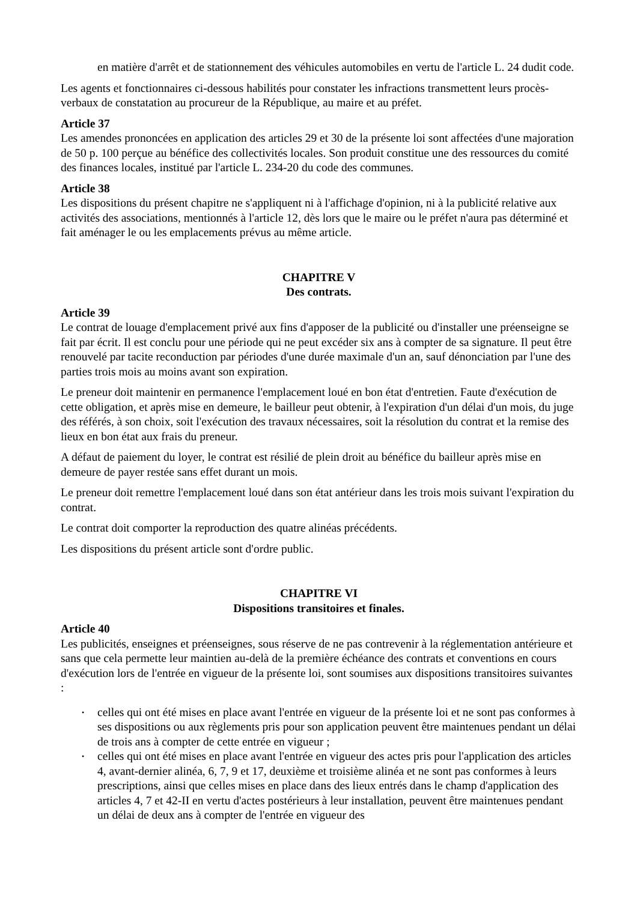en matière d'arrêt et de stationnement des véhicules automobiles en vertu de l'article L. 24 dudit code.
Les agents et fonctionnaires ci-dessous habilités pour constater les infractions transmettent leurs procès-verbaux de constatation au procureur de la République, au maire et au préfet.
Article 37
Les amendes prononcées en application des articles 29 et 30 de la présente loi sont affectées d'une majoration de 50 p. 100 perçue au bénéfice des collectivités locales. Son produit constitue une des ressources du comité des finances locales, institué par l'article L. 234-20 du code des communes.
Article 38
Les dispositions du présent chapitre ne s'appliquent ni à l'affichage d'opinion, ni à la publicité relative aux activités des associations, mentionnés à l'article 12, dès lors que le maire ou le préfet n'aura pas déterminé et fait aménager le ou les emplacements prévus au même article.
CHAPITRE V
Des contrats.
Article 39
Le contrat de louage d'emplacement privé aux fins d'apposer de la publicité ou d'installer une préenseigne se fait par écrit. Il est conclu pour une période qui ne peut excéder six ans à compter de sa signature. Il peut être renouvelé par tacite reconduction par périodes d'une durée maximale d'un an, sauf dénonciation par l'une des parties trois mois au moins avant son expiration.
Le preneur doit maintenir en permanence l'emplacement loué en bon état d'entretien. Faute d'exécution de cette obligation, et après mise en demeure, le bailleur peut obtenir, à l'expiration d'un délai d'un mois, du juge des référés, à son choix, soit l'exécution des travaux nécessaires, soit la résolution du contrat et la remise des lieux en bon état aux frais du preneur.
A défaut de paiement du loyer, le contrat est résilié de plein droit au bénéfice du bailleur après mise en demeure de payer restée sans effet durant un mois.
Le preneur doit remettre l'emplacement loué dans son état antérieur dans les trois mois suivant l'expiration du contrat.
Le contrat doit comporter la reproduction des quatre alinéas précédents.
Les dispositions du présent article sont d'ordre public.
CHAPITRE VI
Dispositions transitoires et finales.
Article 40
Les publicités, enseignes et préenseignes, sous réserve de ne pas contrevenir à la réglementation antérieure et sans que cela permette leur maintien au-delà de la première échéance des contrats et conventions en cours d'exécution lors de l'entrée en vigueur de la présente loi, sont soumises aux dispositions transitoires suivantes :
• celles qui ont été mises en place avant l'entrée en vigueur de la présente loi et ne sont pas conformes à ses dispositions ou aux règlements pris pour son application peuvent être maintenues pendant un délai de trois ans à compter de cette entrée en vigueur ;
• celles qui ont été mises en place avant l'entrée en vigueur des actes pris pour l'application des articles 4, avant-dernier alinéa, 6, 7, 9 et 17, deuxième et troisième alinéa et ne sont pas conformes à leurs prescriptions, ainsi que celles mises en place dans des lieux entrés dans le champ d'application des articles 4, 7 et 42-II en vertu d'actes postérieurs à leur installation, peuvent être maintenues pendant un délai de deux ans à compter de l'entrée en vigueur des